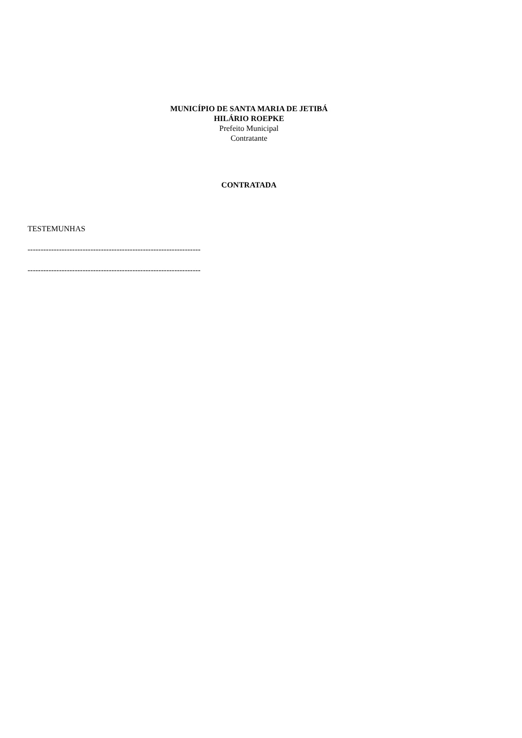MUNICÍPIO DE SANTA MARIA DE JETIBÁ
HILÁRIO ROEPKE
Prefeito Municipal
Contratante
CONTRATADA
TESTEMUNHAS
------------------------------------------------------------------
------------------------------------------------------------------